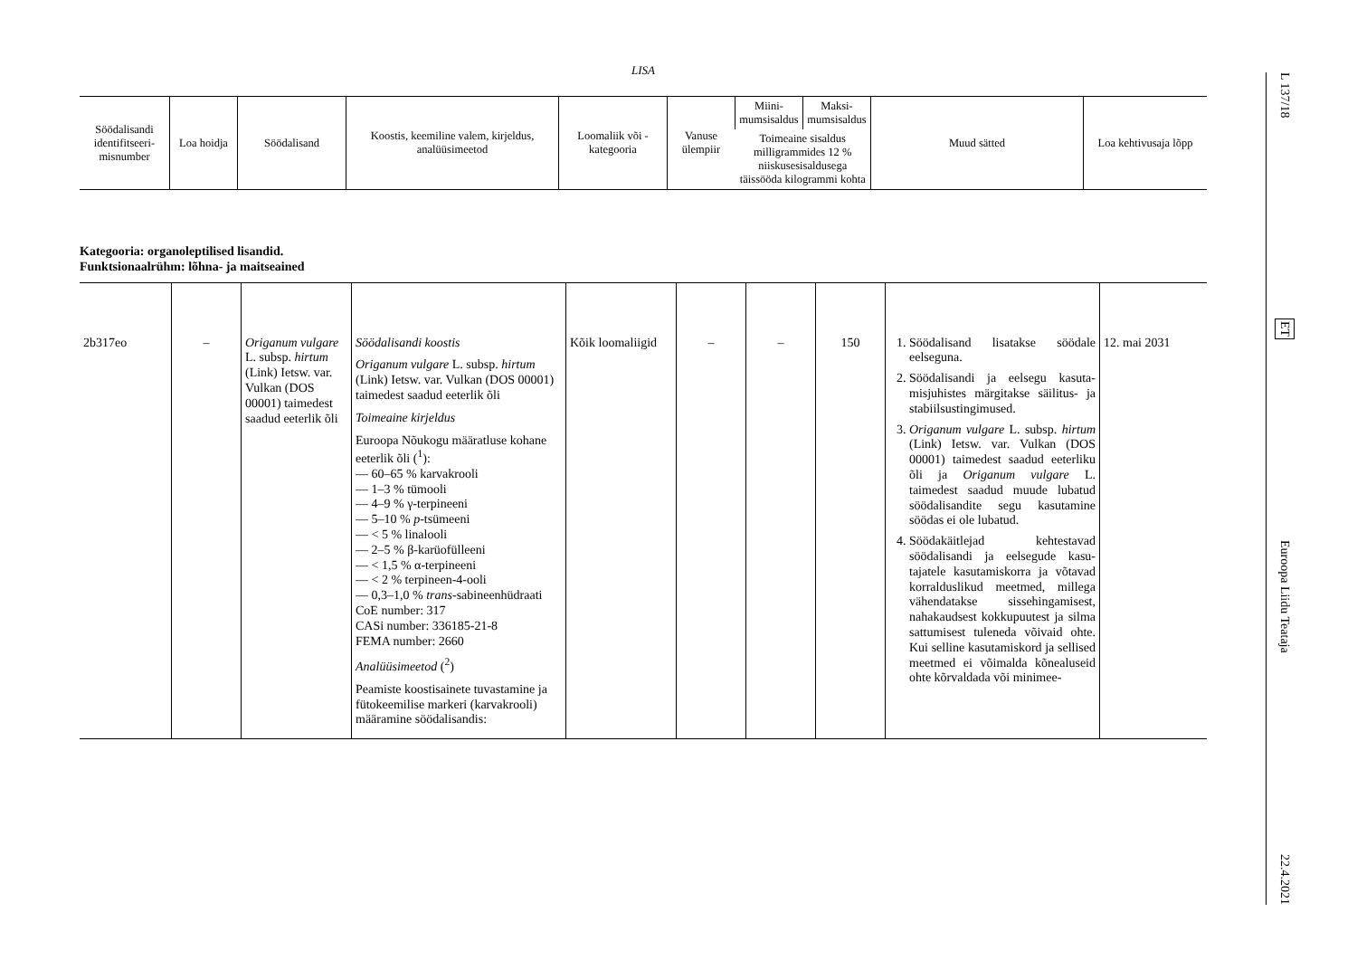LISA
| Söödalisandi identifitseeri­misnumber | Loa hoidja | Söödalisand | Koostis, keemiline valem, kirjeldus, analüüsimeetod | Loomaliik või -kategooria | Vanuse ülempiir | Miini­mumsisal­dus | Maksi­mumsisal­dus | Muud sätted | Loa kehtivusaja lõpp |
| | | | | | | Toimeaine sisaldus milligrammides 12 % niiskusesisaldusega täissööda kilogrammi kohta | | | |
Kategooria: organoleptilised lisandid.
Funktsionaalrühm: lõhna- ja maitseained
| 2b317eo | – | Origanum vulgare L. subsp. hirtum (Link) Ietsw. var. Vulkan (DOS 00001) taimedest saadud eeterlik õli | Söödalisandi koostis Origanum vulgare L. subsp. hirtum (Link) Ietsw. var. Vulkan (DOS 00001) taimedest saadud eeterlik õli Toimeaine kirjeldus Euroopa Nõukogu määratluse kohane eeterlik õli (<sup>1</sup>): — 60–65 % karvakrooli — 1–3 % tümooli — 4–9 % γ-terpineeni — 5–10 % p -tsümeeni — < 5 % linalooli — 2–5 % β-karüofülleeni — < 1,5 % α-terpineeni — < 2 % terpineen-4-ooli — 0,3–1,0 % trans -sabineenhü­draati CoE number: 317 CASi number: 336185-21-8 FEMA number: 2660 Analüüsimeetod (<sup>2</sup>) Peamiste koostisainete tuvastamine ja fütokeemilise markeri (karvakrooli) määramine söödalisandis: | Kõik loomaliigid | – | – | 150 | 1. Söödalisand lisatakse söödale eelseguna. 2. Söödalisandi ja eelsegu kasuta­misjuhistes märgitakse säilitus- ja stabiilsustingimused. 3. Origanum vulgare L. subsp. hirtum (Link) Ietsw. var. Vulkan (DOS 00001) taimedest saadud eeterliku õli ja Origanum vulgare L. taimedest saadud muude lubatud söödalisandite segu kasutamine söödas ei ole lubatud. 4. Söödakäitlejad kehtestavad söödalisandi ja eelsegude kasu­tajatele kasutamiskorra ja võta­vad korralduslikud meetmed, millega vähendatakse sissehin­gamisest, nahakaudsest kokku­puutest ja silma sattumisest tu­leneda võivaid ohte. Kui selline kasutamiskord ja sellised meet­med ei võimalda kõnealuseid ohte kõrvaldada või minimee- | 12. mai 2031 |
L 137/18
ET
Euroopa Liidu Teataja
22.4.2021